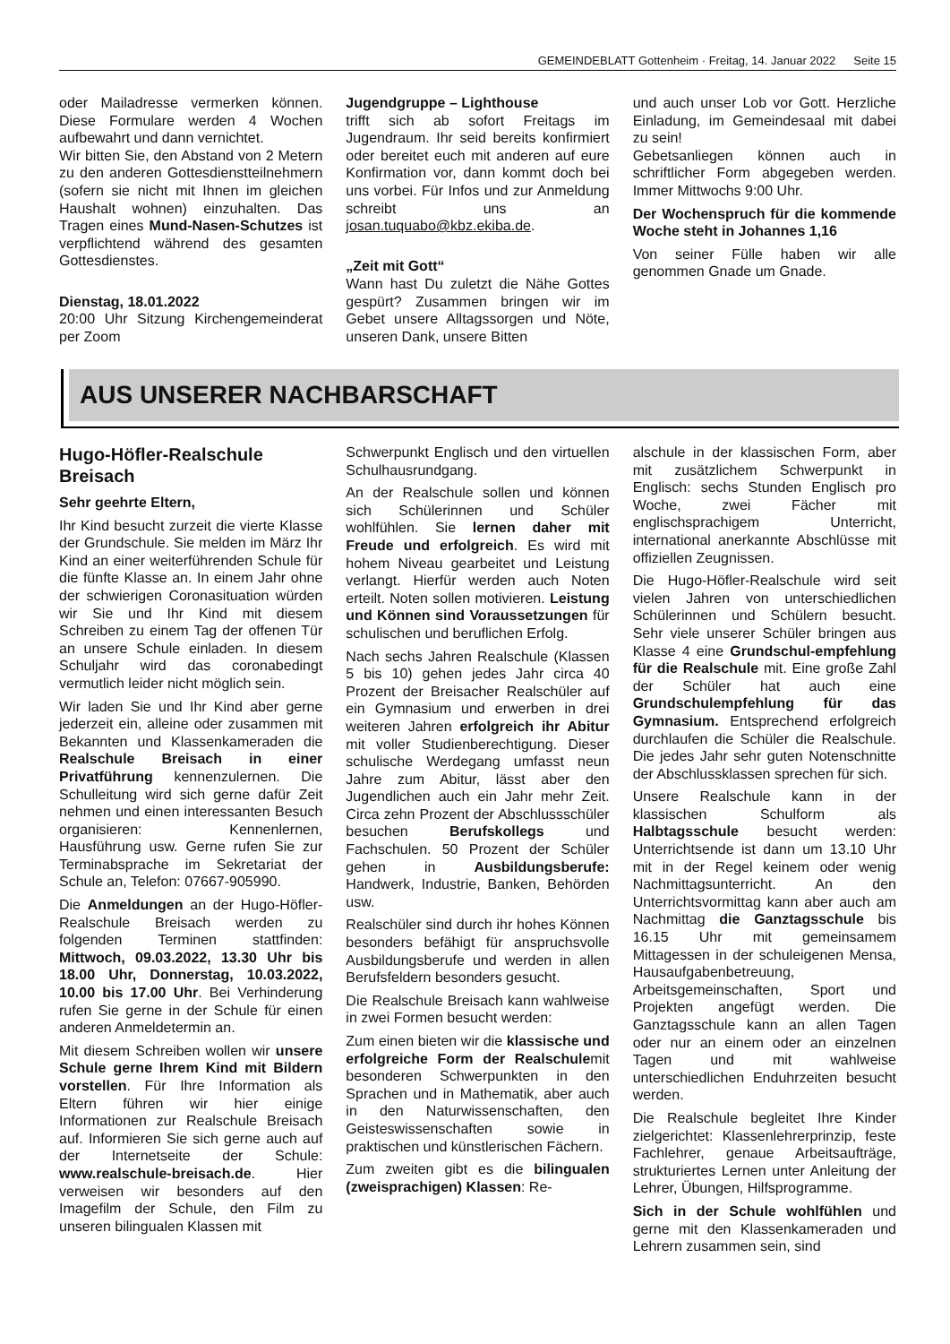GEMEINDEBLATT Gottenheim · Freitag, 14. Januar 2022 Seite 15
oder Mailadresse vermerken können. Diese Formulare werden 4 Wochen aufbewahrt und dann vernichtet.
Wir bitten Sie, den Abstand von 2 Metern zu den anderen Gottesdienstteilnehmern (sofern sie nicht mit Ihnen im gleichen Haushalt wohnen) einzuhalten. Das Tragen eines Mund-Nasen-Schutzes ist verpflichtend während des gesamten Gottesdienstes.
Dienstag, 18.01.2022
20:00 Uhr Sitzung Kirchengemeinderat per Zoom
Jugendgruppe – Lighthouse
trifft sich ab sofort Freitags im Jugendraum. Ihr seid bereits konfirmiert oder bereitet euch mit anderen auf eure Konfirmation vor, dann kommt doch bei uns vorbei. Für Infos und zur Anmeldung schreibt uns an josan.tuquabo@kbz.ekiba.de.
„Zeit mit Gott“
Wann hast Du zuletzt die Nähe Gottes gespürt? Zusammen bringen wir im Gebet unsere Alltagssorgen und Nöte, unseren Dank, unsere Bitten
und auch unser Lob vor Gott. Herzliche Einladung, im Gemeindesaal mit dabei zu sein!
Gebetsanliegen können auch in schriftlicher Form abgegeben werden. Immer Mittwochs 9:00 Uhr.
Der Wochenspruch für die kommende Woche steht in Johannes 1,16
Von seiner Fülle haben wir alle genommen Gnade um Gnade.
AUS UNSERER NACHBARSCHAFT
Hugo-Höfler-Realschule Breisach
Sehr geehrte Eltern,
Ihr Kind besucht zurzeit die vierte Klasse der Grundschule. Sie melden im März Ihr Kind an einer weiterführenden Schule für die fünfte Klasse an. In einem Jahr ohne der schwierigen Coronasituation würden wir Sie und Ihr Kind mit diesem Schreiben zu einem Tag der offenen Tür an unsere Schule einladen. In diesem Schuljahr wird das coronabedingt vermutlich leider nicht möglich sein.
Wir laden Sie und Ihr Kind aber gerne jederzeit ein, alleine oder zusammen mit Bekannten und Klassenkameraden die Realschule Breisach in einer Privatführung kennenzulernen. Die Schulleitung wird sich gerne dafür Zeit nehmen und einen interessanten Besuch organisieren: Kennenlernen, Hausführung usw. Gerne rufen Sie zur Terminabsprache im Sekretariat der Schule an, Telefon: 07667-905990.
Die Anmeldungen an der Hugo-Höfler-Realschule Breisach werden zu folgenden Terminen stattfinden: Mittwoch, 09.03.2022, 13.30 Uhr bis 18.00 Uhr, Donnerstag, 10.03.2022, 10.00 bis 17.00 Uhr. Bei Verhinderung rufen Sie gerne in der Schule für einen anderen Anmeldetermin an.
Mit diesem Schreiben wollen wir unsere Schule gerne Ihrem Kind mit Bildern vorstellen. Für Ihre Information als Eltern führen wir hier einige Informationen zur Realschule Breisach auf. Informieren Sie sich gerne auch auf der Internetseite der Schule: www.realschule-breisach.de. Hier verweisen wir besonders auf den Imagefilm der Schule, den Film zu unseren bilingualen Klassen mit
Schwerpunkt Englisch und den virtuellen Schulhausrundgang.
An der Realschule sollen und können sich Schülerinnen und Schüler wohlfühlen. Sie lernen daher mit Freude und erfolgreich. Es wird mit hohem Niveau gearbeitet und Leistung verlangt. Hierfür werden auch Noten erteilt. Noten sollen motivieren. Leistung und Können sind Voraussetzungen für schulischen und beruflichen Erfolg.
Nach sechs Jahren Realschule (Klassen 5 bis 10) gehen jedes Jahr circa 40 Prozent der Breisacher Realschüler auf ein Gymnasium und erwerben in drei weiteren Jahren erfolgreich ihr Abitur mit voller Studienberechtigung. Dieser schulische Werdegang umfasst neun Jahre zum Abitur, lässt aber den Jugendlichen auch ein Jahr mehr Zeit. Circa zehn Prozent der Abschlussschüler besuchen Berufskollegs und Fachschulen. 50 Prozent der Schüler gehen in Ausbildungsberufe: Handwerk, Industrie, Banken, Behörden usw.
Realschüler sind durch ihr hohes Können besonders befähigt für anspruchsvolle Ausbildungsberufe und werden in allen Berufsfeldern besonders gesucht.
Die Realschule Breisach kann wahlweise in zwei Formen besucht werden:
Zum einen bieten wir die klassische und erfolgreiche Form der Realschulemit besonderen Schwerpunkten in den Sprachen und in Mathematik, aber auch in den Naturwissenschaften, den Geisteswissenschaften sowie in praktischen und künstlerischen Fächern.
Zum zweiten gibt es die bilingualen (zweisprachigen) Klassen: Re-
alschule in der klassischen Form, aber mit zusätzlichem Schwerpunkt in Englisch: sechs Stunden Englisch pro Woche, zwei Fächer mit englischsprachigem Unterricht, international anerkannte Abschlüsse mit offiziellen Zeugnissen.
Die Hugo-Höfler-Realschule wird seit vielen Jahren von unterschiedlichen Schülerinnen und Schülern besucht. Sehr viele unserer Schüler bringen aus Klasse 4 eine Grundschul-empfehlung für die Realschule mit. Eine große Zahl der Schüler hat auch eine Grundschulempfehlung für das Gymnasium. Entsprechend erfolgreich durchlaufen die Schüler die Realschule. Die jedes Jahr sehr guten Notenschnitte der Abschlussklassen sprechen für sich.
Unsere Realschule kann in der klassischen Schulform als Halbtagsschule besucht werden: Unterrichtsende ist dann um 13.10 Uhr mit in der Regel keinem oder wenig Nachmittagsunterricht. An den Unterrichtsvormittag kann aber auch am Nachmittag die Ganztagsschule bis 16.15 Uhr mit gemeinsamem Mittagessen in der schuleigenen Mensa, Hausaufgabenbetreuung, Arbeitsgemeinschaften, Sport und Projekten angefügt werden. Die Ganztagsschule kann an allen Tagen oder nur an einem oder an einzelnen Tagen und mit wahlweise unterschiedlichen Enduhrzeiten besucht werden.
Die Realschule begleitet Ihre Kinder zielgerichtet: Klassenlehrerprinzip, feste Fachlehrer, genaue Arbeitsaufträge, strukturiertes Lernen unter Anleitung der Lehrer, Übungen, Hilfsprogramme.
Sich in der Schule wohlfühlen und gerne mit den Klassenkameraden und Lehrern zusammen sein, sind